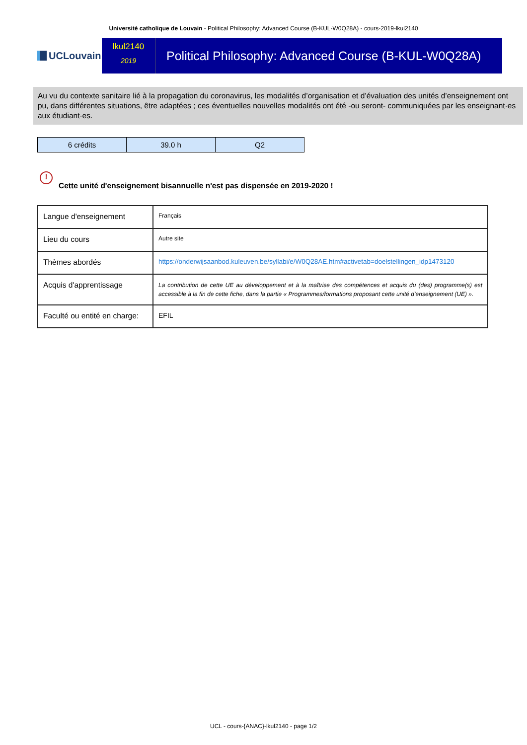Université catholique de Louvain - Political Philosophy: Advanced Course (B-KUL-W0Q28A) - cours-2019-lkul2140
UCLouvain
lkul2140
2019
Political Philosophy: Advanced Course (B-KUL-W0Q28A)
Au vu du contexte sanitaire lié à la propagation du coronavirus, les modalités d’organisation et d’évaluation des unités d’enseignement ont pu, dans différentes situations, être adaptées ; ces éventuelles nouvelles modalités ont été -ou seront- communiquées par les enseignant·es aux étudiant·es.
| 6 crédits | 39.0 h | Q2 |
!
Cette unité d'enseignement bisannuelle n'est pas dispensée en 2019-2020 !
| Langue d'enseignement | Français |
| Lieu du cours | Autre site |
| Thèmes abordés | https://onderwijsaanbod.kuleuven.be/syllabi/e/W0Q28AE.htm#activetab=doelstellingen_idp1473120 |
| Acquis d'apprentissage | La contribution de cette UE au développement et à la maîtrise des compétences et acquis du (des) programme(s) est accessible à la fin de cette fiche, dans la partie « Programmes/formations proposant cette unité d’enseignement (UE) ». |
| Faculté ou entité en charge: | EFIL |
UCL - cours-{ANAC}-lkul2140 - page 1/2